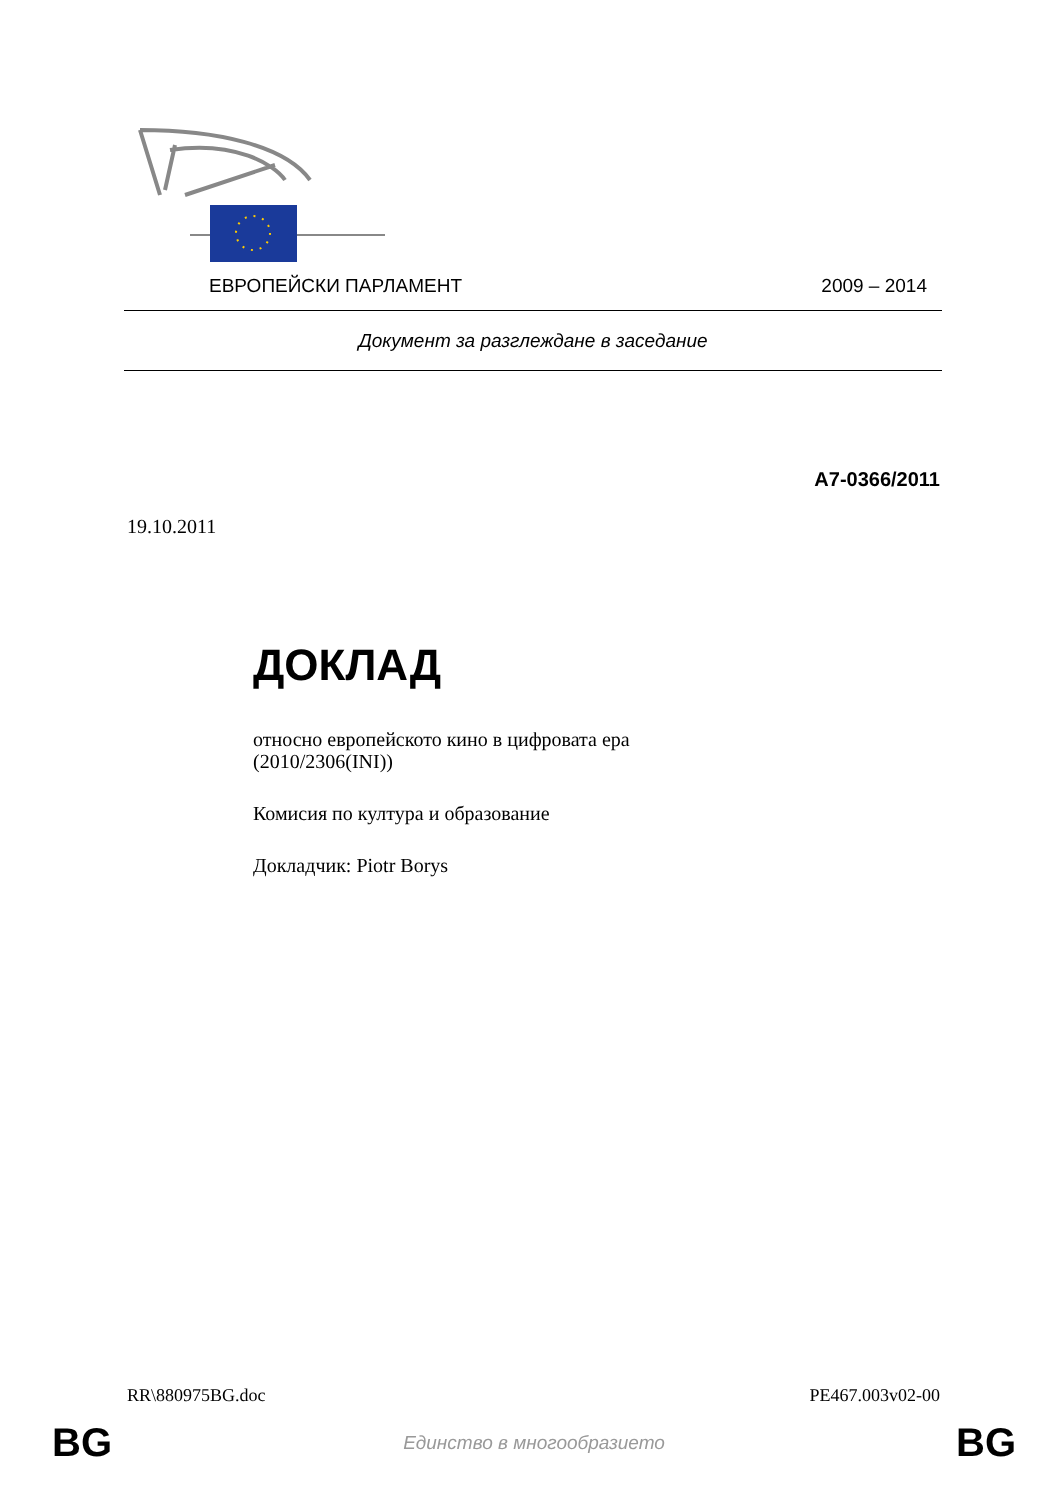ЕВРОПЕЙСКИ ПАРЛАМЕНТ 2009 – 2014
Документ за разглеждане в заседание
A7-0366/2011
19.10.2011
ДОКЛАД
относно европейското кино в цифровата ера
(2010/2306(INI))
Комисия по култура и образование
Докладчик: Piotr Borys
RR\880975BG.doc PE467.003v02-00
BG Единство в многообразието BG